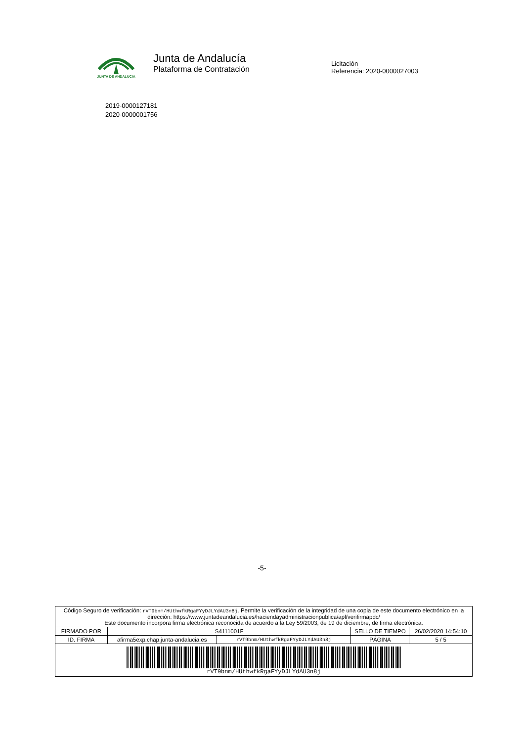JUNTA DE ANDALUCIA
Junta de Andalucía
Plataforma de Contratación
Licitación
Referencia: 2020-0000027003
2019-0000127181
2020-0000001756
-5-
| Código Seguro de verificación: rVT9bnm/HUthwfkRgaFYyDJLYdAU3n8j . Permite la verificación de la integridad de una copia de este documento electrónico en la dirección: https://www.juntadeandalucia.es/haciendayadministracionpublica/apl/verifirmapdc/ Este documento incorpora firma electrónica reconocida de acuerdo a la Ley 59/2003, de 19 de diciembre, de firma electrónica. | | | | |
| FIRMADO POR | S4111001F | | SELLO DE TIEMPO | 26/02/2020 14:54:10 |
| ID. FIRMA | afirma5exp.chap.junta-andalucia.es | rVT9bnm/HUthwfkRgaFYyDJLYdAU3n8j | PÁGINA | 5 / 5 |
| rVT9bnm/HUthwfkRgaFYyDJLYdAU3n8j | | | | |